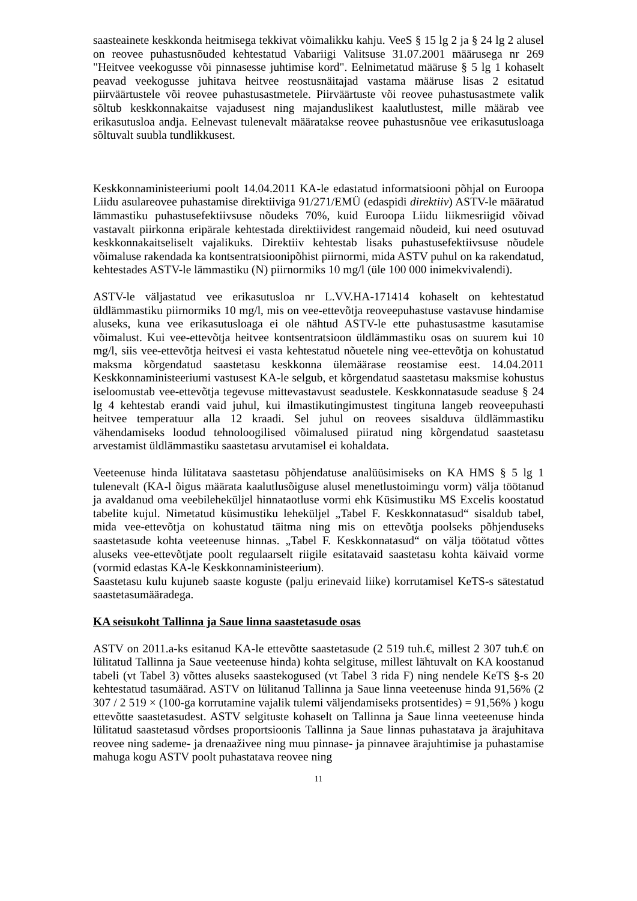saasteainete keskkonda heitmisega tekkivat võimalikku kahju. VeeS § 15 lg 2 ja § 24 lg 2 alusel on reovee puhastusnõuded kehtestatud Vabariigi Valitsuse 31.07.2001 määrusega nr 269 "Heitvee veekogusse või pinnasesse juhtimise kord". Eelnimetatud määruse § 5 lg 1 kohaselt peavad veekogusse juhitava heitvee reostusnäitajad vastama määruse lisas 2 esitatud piirväärtustele või reovee puhastusastmetele. Piirväärtuste või reovee puhastusastmete valik sõltub keskkonnakaitse vajadusest ning majanduslikest kaalutlustest, mille määrab vee erikasutusloa andja. Eelnevast tulenevalt määratakse reovee puhastusnõue vee erikasutusloaga sõltuvalt suubla tundlikkusest.
Keskkonnaministeeriumi poolt 14.04.2011 KA-le edastatud informatsiooni põhjal on Euroopa Liidu asulareovee puhastamise direktiiviga 91/271/EMÜ (edaspidi direktiiv) ASTV-le määratud lämmastiku puhastusefektiivsuse nõudeks 70%, kuid Euroopa Liidu liikmesriigid võivad vastavalt piirkonna eripärale kehtestada direktiividest rangemaid nõudeid, kui need osutuvad keskkonnakaitseliselt vajalikuks. Direktiiv kehtestab lisaks puhastusefektiivsuse nõudele võimaluse rakendada ka kontsentratsioonipõhist piirnormi, mida ASTV puhul on ka rakendatud, kehtestades ASTV-le lämmastiku (N) piirnormiks 10 mg/l (üle 100 000 inimekvivalendi).
ASTV-le väljastatud vee erikasutusloa nr L.VV.HA-171414 kohaselt on kehtestatud üldlämmastiku piirnormiks 10 mg/l, mis on vee-ettevõtja reoveepuhastuse vastavuse hindamise aluseks, kuna vee erikasutusloaga ei ole nähtud ASTV-le ette puhastusastme kasutamise võimalust. Kui vee-ettevõtja heitvee kontsentratsioon üldlämmastiku osas on suurem kui 10 mg/l, siis vee-ettevõtja heitvesi ei vasta kehtestatud nõuetele ning vee-ettevõtja on kohustatud maksma kõrgendatud saastetasu keskkonna ülemäärase reostamise eest. 14.04.2011 Keskkonnaministeeriumi vastusest KA-le selgub, et kõrgendatud saastetasu maksmise kohustus iseloomustab vee-ettevõtja tegevuse mittevastavust seadustele. Keskkonnatasude seaduse § 24 lg 4 kehtestab erandi vaid juhul, kui ilmastikutingimustest tingituna langeb reoveepuhasti heitvee temperatuur alla 12 kraadi. Sel juhul on reovees sisalduva üldlämmastiku vähendamiseks loodud tehnoloogilised võimalused piiratud ning kõrgendatud saastetasu arvestamist üldlämmastiku saastetasu arvutamisel ei kohaldata.
Veeteenuse hinda lülitatava saastetasu põhjendatuse analüüsimiseks on KA HMS § 5 lg 1 tulenevalt (KA-l õigus määrata kaalutlusõiguse alusel menetlustoimingu vorm) välja töötanud ja avaldanud oma veebileheküljel hinnataotluse vormi ehk Küsimustiku MS Excelis koostatud tabelite kujul. Nimetatud küsimustiku leheküljel „Tabel F. Keskkonnatasud“ sisaldub tabel, mida vee-ettevõtja on kohustatud täitma ning mis on ettevõtja poolseks põhjenduseks saastetasude kohta veeteenuse hinnas. „Tabel F. Keskkonnatasud“ on välja töötatud võttes aluseks vee-ettevõtjate poolt regulaarselt riigile esitatavaid saastetasu kohta käivaid vorme (vormid edastas KA-le Keskkonnaministeerium).
Saastetasu kulu kujuneb saaste koguste (palju erinevaid liike) korrutamisel KeTS-s sätestatud saastetasumääradega.
KA seisukoht Tallinna ja Saue linna saastetasude osas
ASTV on 2011.a-ks esitanud KA-le ettevõtte saastetasude (2 519 tuh.€, millest 2 307 tuh.€ on lülitatud Tallinna ja Saue veeteenuse hinda) kohta selgituse, millest lähtuvalt on KA koostanud tabeli (vt Tabel 3) võttes aluseks saastekogused (vt Tabel 3 rida F) ning nendele KeTS §-s 20 kehtestatud tasumäärad. ASTV on lülitanud Tallinna ja Saue linna veeteenuse hinda 91,56% (2 307 / 2 519 × (100-ga korrutamine vajalik tulemi väljendamiseks protsentides) = 91,56% ) kogu ettevõtte saastetasudest. ASTV selgituste kohaselt on Tallinna ja Saue linna veeteenuse hinda lülitatud saastetasud võrdses proportsioonis Tallinna ja Saue linnas puhastatava ja ärajuhitava reovee ning sademe- ja drenaaživee ning muu pinnase- ja pinnavee ärajuhtimise ja puhastamise mahuga kogu ASTV poolt puhastatava reovee ning
11